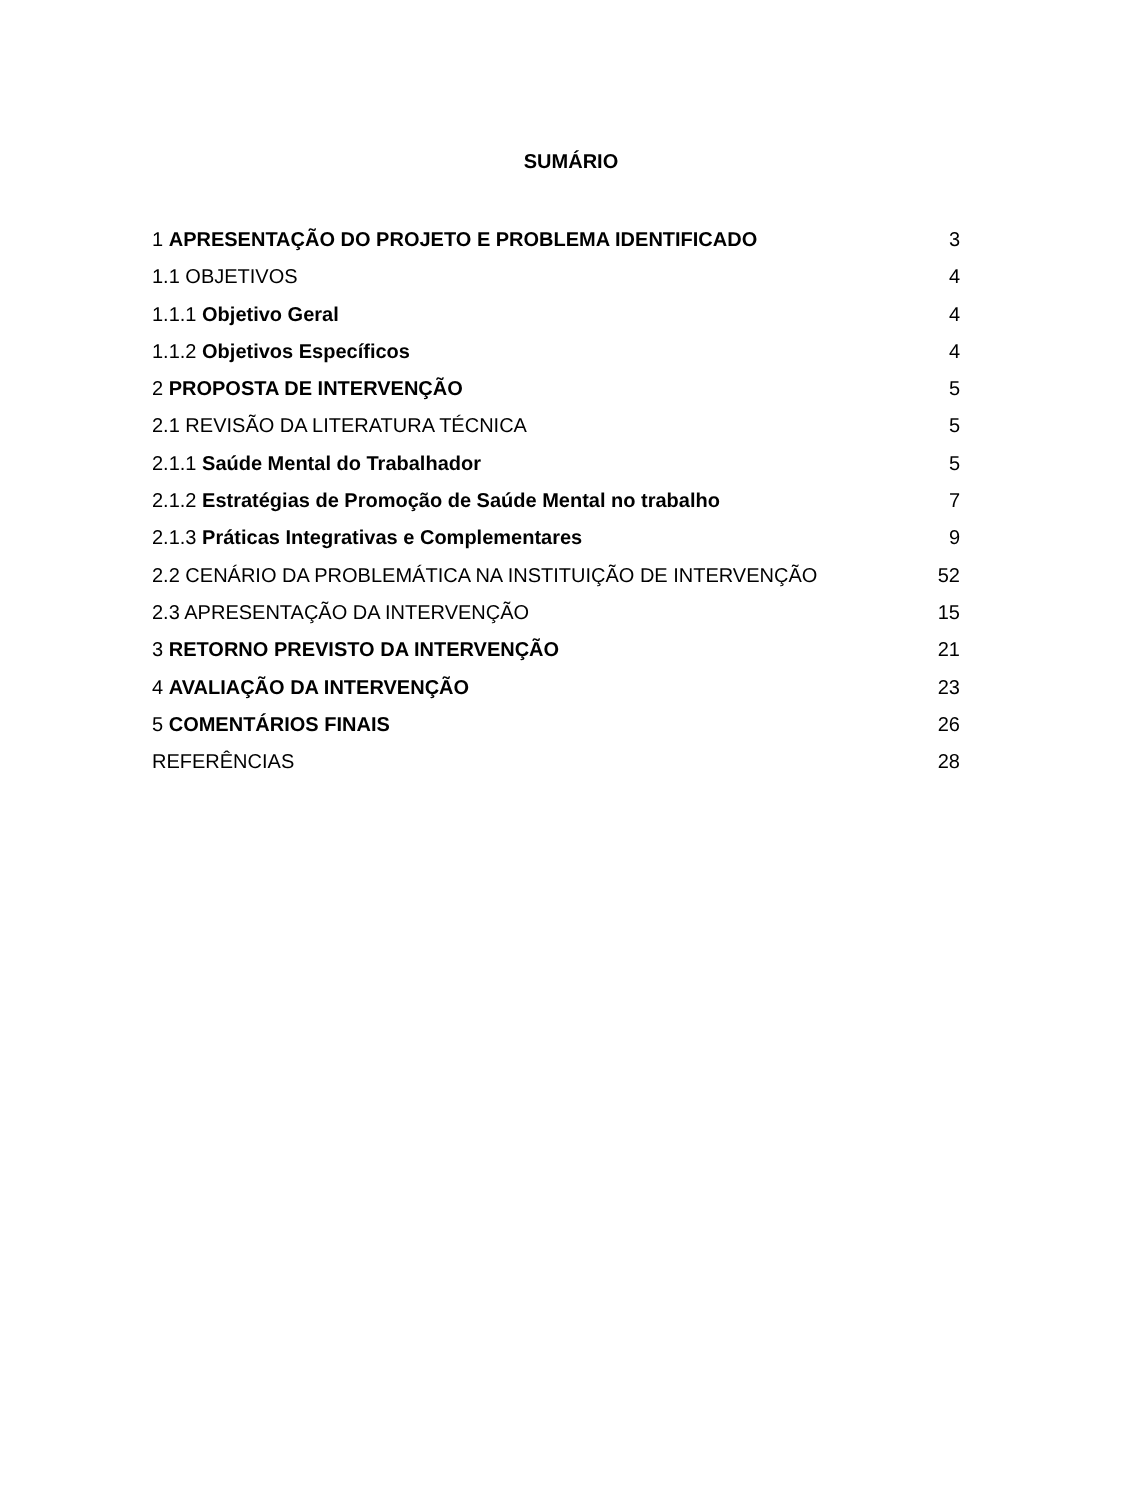SUMÁRIO
1 APRESENTAÇÃO DO PROJETO E PROBLEMA IDENTIFICADO 3
1.1 OBJETIVOS 4
1.1.1 Objetivo Geral 4
1.1.2 Objetivos Específicos 4
2 PROPOSTA DE INTERVENÇÃO 5
2.1 REVISÃO DA LITERATURA TÉCNICA 5
2.1.1 Saúde Mental do Trabalhador 5
2.1.2 Estratégias de Promoção de Saúde Mental no trabalho 7
2.1.3 Práticas Integrativas e Complementares 9
2.2 CENÁRIO DA PROBLEMÁTICA NA INSTITUIÇÃO DE INTERVENÇÃO 52
2.3 APRESENTAÇÃO DA INTERVENÇÃO 15
3 RETORNO PREVISTO DA INTERVENÇÃO 21
4 AVALIAÇÃO DA INTERVENÇÃO 23
5 COMENTÁRIOS FINAIS 26
REFERÊNCIAS 28